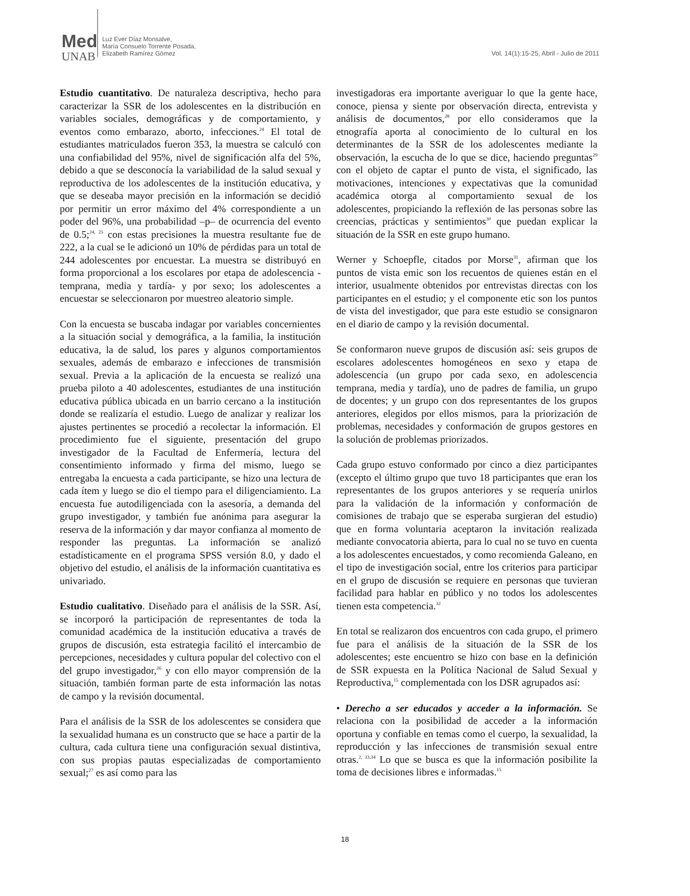Med
UNAB
Luz Ever Díaz Monsalve,
María Consuelo Torrente Posada,
Elizabeth Ramírez Gómez
Vol. 14(1):15-25, Abril - Julio de 2011
Estudio cuantitativo. De naturaleza descriptiva, hecho para caracterizar la SSR de los adolescentes en la distribución en variables sociales, demográficas y de comportamiento, y eventos como embarazo, aborto, infecciones.<sup>24</sup> El total de estudiantes matriculados fueron 353, la muestra se calculó con una confiabilidad del 95%, nivel de significación alfa del 5%, debido a que se desconocía la variabilidad de la salud sexual y reproductiva de los adolescentes de la institución educativa, y que se deseaba mayor precisión en la información se decidió por permitir un error máximo del 4% correspondiente a un poder del 96%, una probabilidad –p– de ocurrencia del evento de 0.5;<sup>24, 25</sup> con estas precisiones la muestra resultante fue de 222, a la cual se le adicionó un 10% de pérdidas para un total de 244 adolescentes por encuestar. La muestra se distribuyó en forma proporcional a los escolares por etapa de adolescencia -temprana, media y tardía- y por sexo; los adolescentes a encuestar se seleccionaron por muestreo aleatorio simple.
Con la encuesta se buscaba indagar por variables concernientes a la situación social y demográfica, a la familia, la institución educativa, la de salud, los pares y algunos comportamientos sexuales, además de embarazo e infecciones de transmisión sexual. Previa a la aplicación de la encuesta se realizó una prueba piloto a 40 adolescentes, estudiantes de una institución educativa pública ubicada en un barrio cercano a la institución donde se realizaría el estudio. Luego de analizar y realizar los ajustes pertinentes se procedió a recolectar la información. El procedimiento fue el siguiente, presentación del grupo investigador de la Facultad de Enfermería, lectura del consentimiento informado y firma del mismo, luego se entregaba la encuesta a cada participante, se hizo una lectura de cada ítem y luego se dio el tiempo para el diligenciamiento. La encuesta fue autodiligenciada con la asesoría, a demanda del grupo investigador, y también fue anónima para asegurar la reserva de la información y dar mayor confianza al momento de responder las preguntas. La información se analizó estadísticamente en el programa SPSS versión 8.0, y dado el objetivo del estudio, el análisis de la información cuantitativa es univariado.
Estudio cualitativo. Diseñado para el análisis de la SSR. Así, se incorporó la participación de representantes de toda la comunidad académica de la institución educativa a través de grupos de discusión, esta estrategia facilitó el intercambio de percepciones, necesidades y cultura popular del colectivo con el del grupo investigador,<sup>26</sup> y con ello mayor comprensión de la situación, también forman parte de esta información las notas de campo y la revisión documental.
Para el análisis de la SSR de los adolescentes se considera que la sexualidad humana es un constructo que se hace a partir de la cultura, cada cultura tiene una configuración sexual distintiva, con sus propias pautas especializadas de comportamiento sexual;<sup>27</sup> es así como para las
investigadoras era importante averiguar lo que la gente hace, conoce, piensa y siente por observación directa, entrevista y análisis de documentos,<sup>28</sup> por ello consideramos que la etnografía aporta al conocimiento de lo cultural en los determinantes de la SSR de los adolescentes mediante la observación, la escucha de lo que se dice, haciendo preguntas<sup>29</sup> con el objeto de captar el punto de vista, el significado, las motivaciones, intenciones y expectativas que la comunidad académica otorga al comportamiento sexual de los adolescentes, propiciando la reflexión de las personas sobre las creencias, prácticas y sentimientos<sup>30</sup> que puedan explicar la situación de la SSR en este grupo humano.
Werner y Schoepfle, citados por Morse<sup>31</sup>, afirman que los puntos de vista emic son los recuentos de quienes están en el interior, usualmente obtenidos por entrevistas directas con los participantes en el estudio; y el componente etic son los puntos de vista del investigador, que para este estudio se consignaron en el diario de campo y la revisión documental.
Se conformaron nueve grupos de discusión así: seis grupos de escolares adolescentes homogéneos en sexo y etapa de adolescencia (un grupo por cada sexo, en adolescencia temprana, media y tardía), uno de padres de familia, un grupo de docentes; y un grupo con dos representantes de los grupos anteriores, elegidos por ellos mismos, para la priorización de problemas, necesidades y conformación de grupos gestores en la solución de problemas priorizados.
Cada grupo estuvo conformado por cinco a diez participantes (excepto el último grupo que tuvo 18 participantes que eran los representantes de los grupos anteriores y se requería unirlos para la validación de la información y conformación de comisiones de trabajo que se esperaba surgieran del estudio) que en forma voluntaria aceptaron la invitación realizada mediante convocatoria abierta, para lo cual no se tuvo en cuenta a los adolescentes encuestados, y como recomienda Galeano, en el tipo de investigación social, entre los criterios para participar en el grupo de discusión se requiere en personas que tuvieran facilidad para hablar en público y no todos los adolescentes tienen esta competencia.<sup>32</sup>
En total se realizaron dos encuentros con cada grupo, el primero fue para el análisis de la situación de la SSR de los adolescentes; este encuentro se hizo con base en la definición de SSR expuesta en la Política Nacional de Salud Sexual y Reproductiva,<sup>15</sup> complementada con los DSR agrupados así:
• Derecho a ser educados y acceder a la información. Se relaciona con la posibilidad de acceder a la información oportuna y confiable en temas como el cuerpo, la sexualidad, la reproducción y las infecciones de transmisión sexual entre otras.<sup>2, 33,34</sup> Lo que se busca es que la información posibilite la toma de decisiones libres e informadas.<sup>15</sup>
18